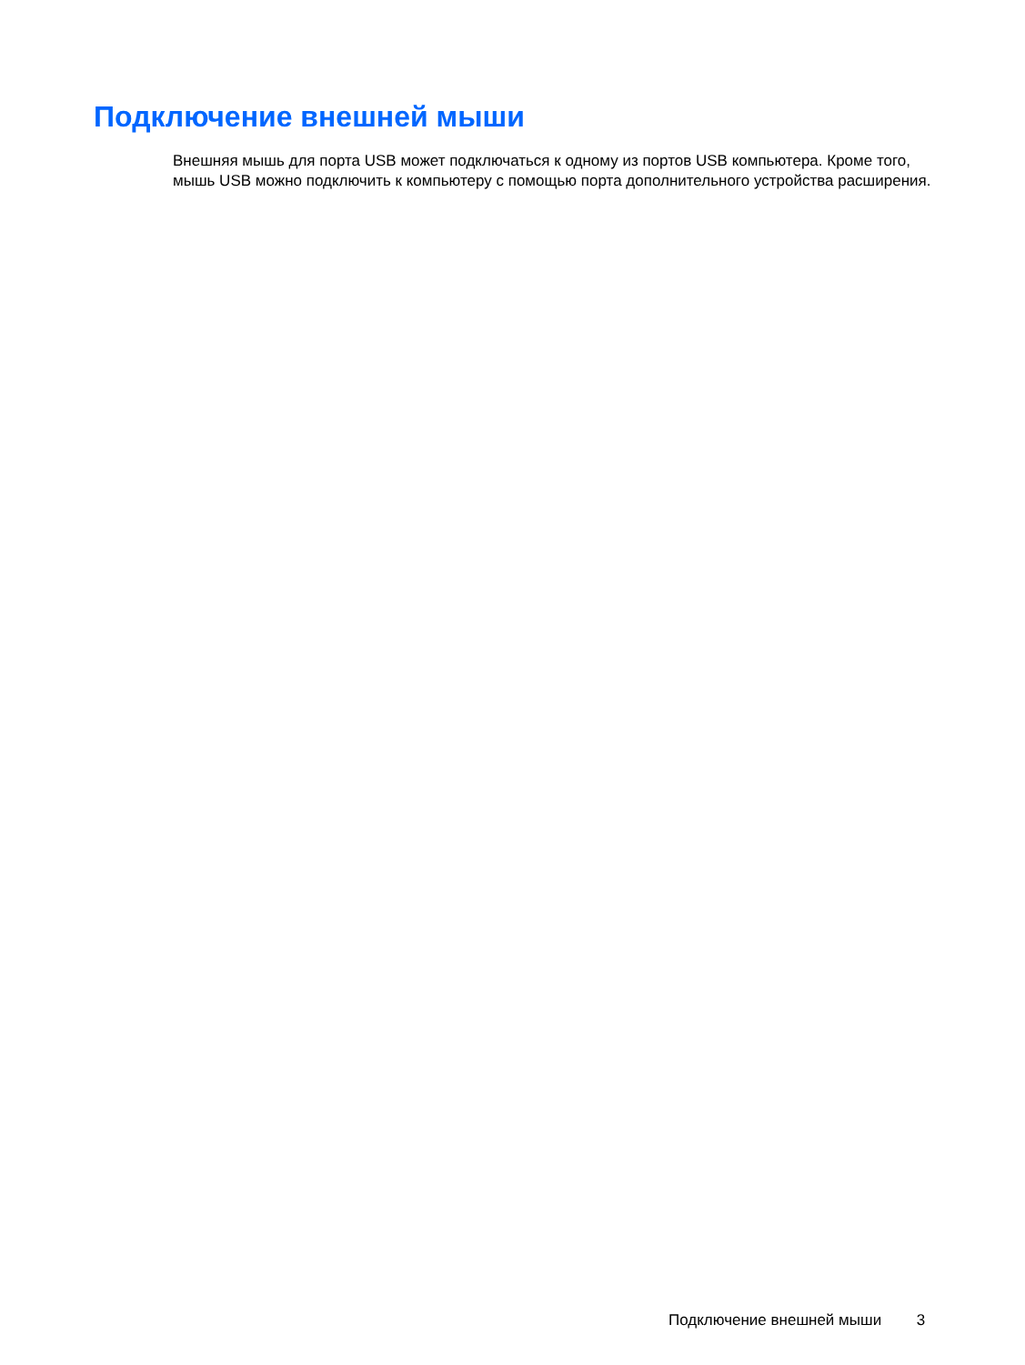Подключение внешней мыши
Внешняя мышь для порта USB может подключаться к одному из портов USB компьютера. Кроме того, мышь USB можно подключить к компьютеру с помощью порта дополнительного устройства расширения.
Подключение внешней мыши 3